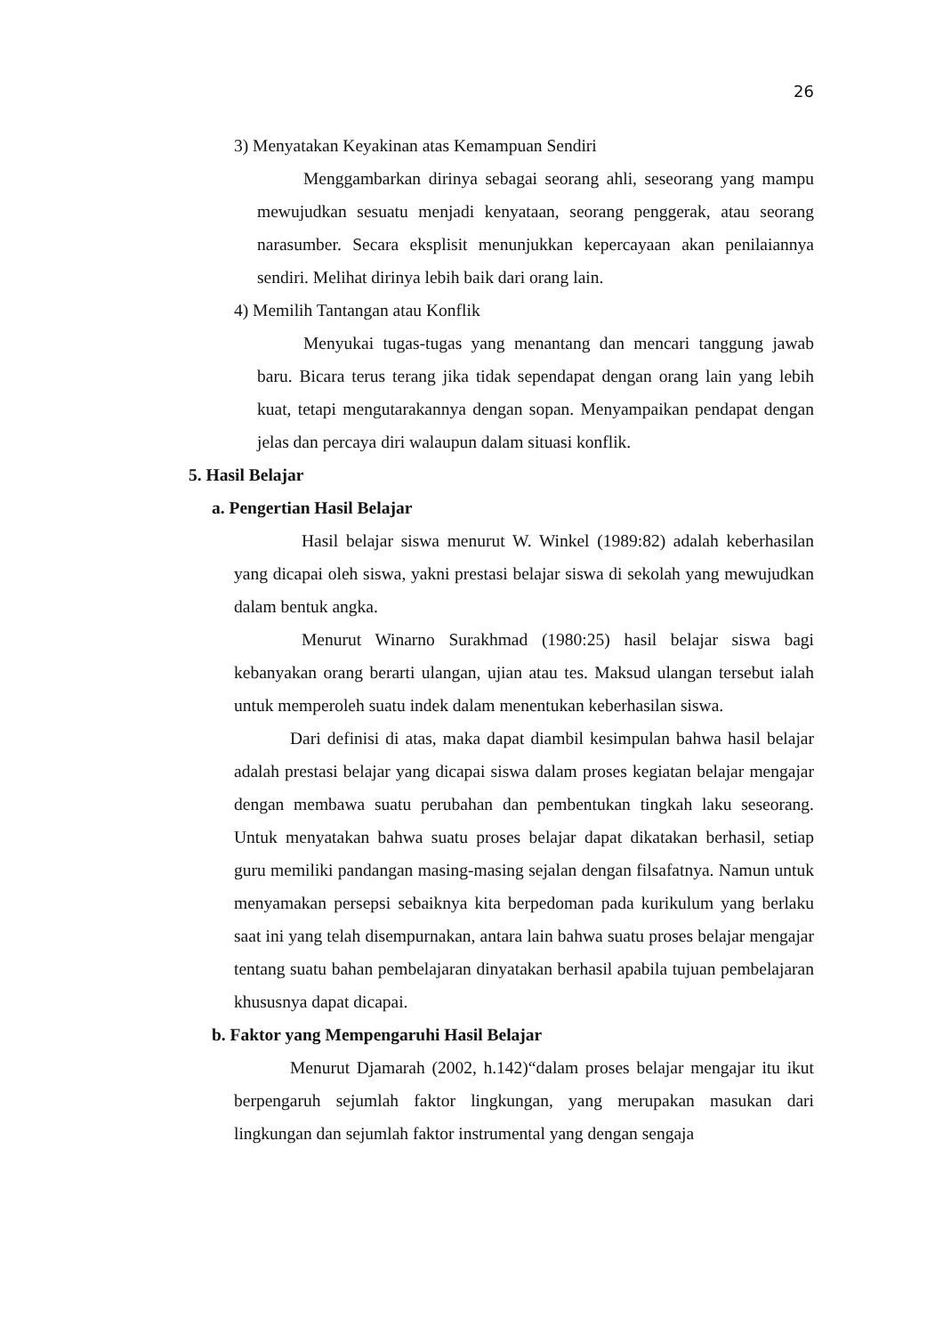26
3) Menyatakan Keyakinan atas Kemampuan Sendiri
Menggambarkan dirinya sebagai seorang ahli, seseorang yang mampu mewujudkan sesuatu menjadi kenyataan, seorang penggerak, atau seorang narasumber. Secara eksplisit menunjukkan kepercayaan akan penilaiannya sendiri. Melihat dirinya lebih baik dari orang lain.
4) Memilih Tantangan atau Konflik
Menyukai tugas-tugas yang menantang dan mencari tanggung jawab baru. Bicara terus terang jika tidak sependapat dengan orang lain yang lebih kuat, tetapi mengutarakannya dengan sopan. Menyampaikan pendapat dengan jelas dan percaya diri walaupun dalam situasi konflik.
5. Hasil Belajar
a. Pengertian Hasil Belajar
Hasil belajar siswa menurut W. Winkel (1989:82) adalah keberhasilan yang dicapai oleh siswa, yakni prestasi belajar siswa di sekolah yang mewujudkan dalam bentuk angka.
Menurut Winarno Surakhmad (1980:25) hasil belajar siswa bagi kebanyakan orang berarti ulangan, ujian atau tes. Maksud ulangan tersebut ialah untuk memperoleh suatu indek dalam menentukan keberhasilan siswa.
Dari definisi di atas, maka dapat diambil kesimpulan bahwa hasil belajar adalah prestasi belajar yang dicapai siswa dalam proses kegiatan belajar mengajar dengan membawa suatu perubahan dan pembentukan tingkah laku seseorang. Untuk menyatakan bahwa suatu proses belajar dapat dikatakan berhasil, setiap guru memiliki pandangan masing-masing sejalan dengan filsafatnya. Namun untuk menyamakan persepsi sebaiknya kita berpedoman pada kurikulum yang berlaku saat ini yang telah disempurnakan, antara lain bahwa suatu proses belajar mengajar tentang suatu bahan pembelajaran dinyatakan berhasil apabila tujuan pembelajaran khususnya dapat dicapai.
b. Faktor yang Mempengaruhi Hasil Belajar
Menurut Djamarah (2002, h.142)“dalam proses belajar mengajar itu ikut berpengaruh sejumlah faktor lingkungan, yang merupakan masukan dari lingkungan dan sejumlah faktor instrumental yang dengan sengaja